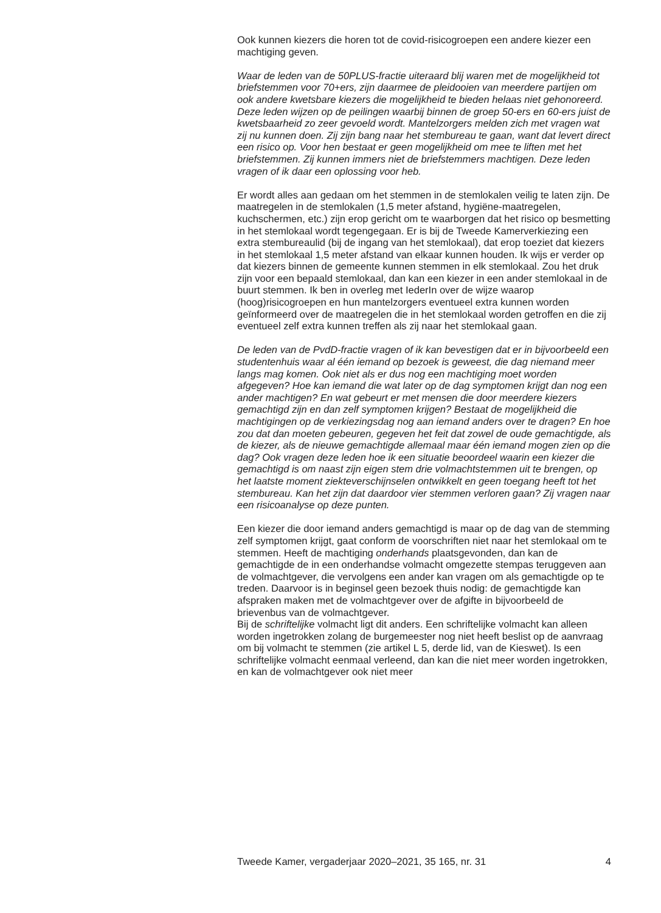Ook kunnen kiezers die horen tot de covid-risicogroepen een andere kiezer een machtiging geven.
Waar de leden van de 50PLUS-fractie uiteraard blij waren met de mogelijkheid tot briefstemmen voor 70+ers, zijn daarmee de pleidooien van meerdere partijen om ook andere kwetsbare kiezers die mogelijkheid te bieden helaas niet gehonoreerd. Deze leden wijzen op de peilingen waarbij binnen de groep 50-ers en 60-ers juist de kwetsbaarheid zo zeer gevoeld wordt. Mantelzorgers melden zich met vragen wat zij nu kunnen doen. Zij zijn bang naar het stembureau te gaan, want dat levert direct een risico op. Voor hen bestaat er geen mogelijkheid om mee te liften met het briefstemmen. Zij kunnen immers niet de briefstemmers machtigen. Deze leden vragen of ik daar een oplossing voor heb.
Er wordt alles aan gedaan om het stemmen in de stemlokalen veilig te laten zijn. De maatregelen in de stemlokalen (1,5 meter afstand, hygiëne-maatregelen, kuchschermen, etc.) zijn erop gericht om te waarborgen dat het risico op besmetting in het stemlokaal wordt tegengegaan. Er is bij de Tweede Kamerverkiezing een extra stembureaulid (bij de ingang van het stemlokaal), dat erop toeziet dat kiezers in het stemlokaal 1,5 meter afstand van elkaar kunnen houden. Ik wijs er verder op dat kiezers binnen de gemeente kunnen stemmen in elk stemlokaal. Zou het druk zijn voor een bepaald stemlokaal, dan kan een kiezer in een ander stemlokaal in de buurt stemmen. Ik ben in overleg met IederIn over de wijze waarop (hoog)risicogroepen en hun mantelzorgers eventueel extra kunnen worden geïnformeerd over de maatregelen die in het stemlokaal worden getroffen en die zij eventueel zelf extra kunnen treffen als zij naar het stemlokaal gaan.
De leden van de PvdD-fractie vragen of ik kan bevestigen dat er in bijvoorbeeld een studentenhuis waar al één iemand op bezoek is geweest, die dag niemand meer langs mag komen. Ook niet als er dus nog een machtiging moet worden afgegeven? Hoe kan iemand die wat later op de dag symptomen krijgt dan nog een ander machtigen? En wat gebeurt er met mensen die door meerdere kiezers gemachtigd zijn en dan zelf symptomen krijgen? Bestaat de mogelijkheid die machtigingen op de verkiezingsdag nog aan iemand anders over te dragen? En hoe zou dat dan moeten gebeuren, gegeven het feit dat zowel de oude gemachtigde, als de kiezer, als de nieuwe gemachtigde allemaal maar één iemand mogen zien op die dag? Ook vragen deze leden hoe ik een situatie beoordeel waarin een kiezer die gemachtigd is om naast zijn eigen stem drie volmachtstemmen uit te brengen, op het laatste moment ziekteverschijnselen ontwikkelt en geen toegang heeft tot het stembureau. Kan het zijn dat daardoor vier stemmen verloren gaan? Zij vragen naar een risicoanalyse op deze punten.
Een kiezer die door iemand anders gemachtigd is maar op de dag van de stemming zelf symptomen krijgt, gaat conform de voorschriften niet naar het stemlokaal om te stemmen. Heeft de machtiging onderhands plaatsgevonden, dan kan de gemachtigde de in een onderhandse volmacht omgezette stempas teruggeven aan de volmachtgever, die vervolgens een ander kan vragen om als gemachtigde op te treden. Daarvoor is in beginsel geen bezoek thuis nodig: de gemachtigde kan afspraken maken met de volmachtgever over de afgifte in bijvoorbeeld de brievenbus van de volmachtgever.
Bij de schriftelijke volmacht ligt dit anders. Een schriftelijke volmacht kan alleen worden ingetrokken zolang de burgemeester nog niet heeft beslist op de aanvraag om bij volmacht te stemmen (zie artikel L 5, derde lid, van de Kieswet). Is een schriftelijke volmacht eenmaal verleend, dan kan die niet meer worden ingetrokken, en kan de volmachtgever ook niet meer
Tweede Kamer, vergaderjaar 2020–2021, 35 165, nr. 31 4